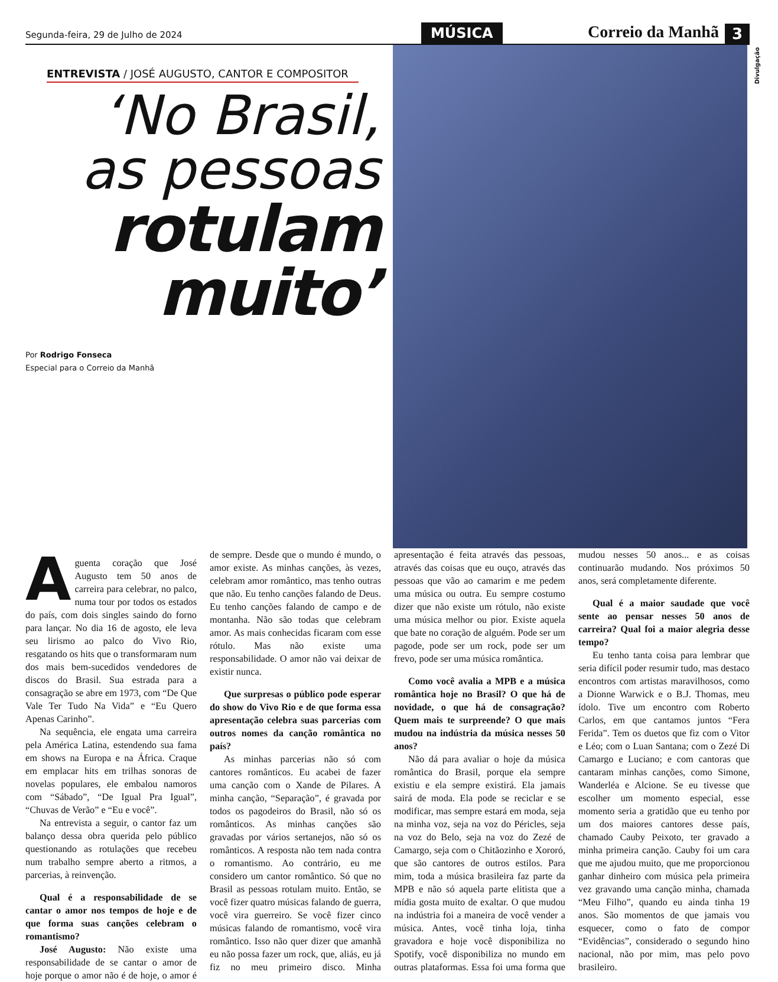Segunda-feira, 29 de Julho de 2024 MÚSICA Correio da Manhã 3
ENTREVISTA / JOSÉ AUGUSTO, CANTOR E COMPOSITOR
‘No Brasil,
as pessoas
rotulam
muito’
Por Rodrigo Fonseca
Especial para o Correio da Manhã
Divulgação
Aguenta coração que José Augusto tem 50 anos de carreira para celebrar, no palco, numa tour por todos os estados do país, com dois singles saindo do forno para lançar. No dia 16 de agosto, ele leva seu lirismo ao palco do Vivo Rio, resgatando os hits que o transformaram num dos mais bem-sucedidos vendedores de discos do Brasil. Sua estrada para a consagração se abre em 1973, com “De Que Vale Ter Tudo Na Vida” e “Eu Quero Apenas Carinho”.
Na sequência, ele engata uma carreira pela América Latina, estendendo sua fama em shows na Europa e na África. Craque em emplacar hits em trilhas sonoras de novelas populares, ele embalou namoros com “Sábado”, “De Igual Pra Igual”, “Chuvas de Verão” e “Eu e você”.
Na entrevista a seguir, o cantor faz um balanço dessa obra querida pelo público questionando as rotulações que recebeu num trabalho sempre aberto a ritmos, a parcerias, à reinvenção.
Qual é a responsabilidade de se cantar o amor nos tempos de hoje e de que forma suas canções celebram o romantismo?
José Augusto: Não existe uma responsabilidade de se cantar o amor de hoje porque o amor não é de hoje, o amor é de sempre. Desde que o mundo é mundo, o amor existe. As minhas canções, às vezes, celebram amor romântico, mas tenho outras que não. Eu tenho canções falando de Deus. Eu tenho canções falando de campo e de montanha. Não são todas que celebram amor. As mais conhecidas ficaram com esse rótulo. Mas não existe uma responsabilidade. O amor não vai deixar de existir nunca.
Que surpresas o público pode esperar do show do Vivo Rio e de que forma essa apresentação celebra suas parcerias com outros nomes da canção romântica no país?
As minhas parcerias não só com cantores românticos. Eu acabei de fazer uma canção com o Xande de Pilares. A minha canção, “Separação”, é gravada por todos os pagodeiros do Brasil, não só os românticos. As minhas canções são gravadas por vários sertanejos, não só os românticos. A resposta não tem nada contra o romantismo. Ao contrário, eu me considero um cantor romântico. Só que no Brasil as pessoas rotulam muito. Então, se você fizer quatro músicas falando de guerra, você vira guerreiro. Se você fizer cinco músicas falando de romantismo, você vira romântico. Isso não quer dizer que amanhã eu não possa fazer um rock, que, aliás, eu já fiz no meu primeiro disco. Minha apresentação é feita através das pessoas, através das coisas que eu ouço, através das pessoas que vão ao camarim e me pedem uma música ou outra. Eu sempre costumo dizer que não existe um rótulo, não existe uma música melhor ou pior. Existe aquela que bate no coração de alguém. Pode ser um pagode, pode ser um rock, pode ser um frevo, pode ser uma música romântica.
Como você avalia a MPB e a música romântica hoje no Brasil? O que há de novidade, o que há de consagração? Quem mais te surpreende? O que mais mudou na indústria da música nesses 50 anos?
Não dá para avaliar o hoje da música romântica do Brasil, porque ela sempre existiu e ela sempre existirá. Ela jamais sairá de moda. Ela pode se reciclar e se modificar, mas sempre estará em moda, seja na minha voz, seja na voz do Péricles, seja na voz do Belo, seja na voz do Zezé de Camargo, seja com o Chitãozinho e Xororó, que são cantores de outros estilos. Para mim, toda a música brasileira faz parte da MPB e não só aquela parte elitista que a mídia gosta muito de exaltar. O que mudou na indústria foi a maneira de você vender a música. Antes, você tinha loja, tinha gravadora e hoje você disponibiliza no Spotify, você disponibiliza no mundo em outras plataformas. Essa foi uma forma que mudou nesses 50 anos... e as coisas continuarão mudando. Nos próximos 50 anos, será completamente diferente.
Qual é a maior saudade que você sente ao pensar nesses 50 anos de carreira? Qual foi a maior alegria desse tempo?
Eu tenho tanta coisa para lembrar que seria difícil poder resumir tudo, mas destaco encontros com artistas maravilhosos, como a Dionne Warwick e o B.J. Thomas, meu ídolo. Tive um encontro com Roberto Carlos, em que cantamos juntos “Fera Ferida”. Tem os duetos que fiz com o Vitor e Léo; com o Luan Santana; com o Zezé Di Camargo e Luciano; e com cantoras que cantaram minhas canções, como Simone, Wanderléa e Alcione. Se eu tivesse que escolher um momento especial, esse momento seria a gratidão que eu tenho por um dos maiores cantores desse país, chamado Cauby Peixoto, ter gravado a minha primeira canção. Cauby foi um cara que me ajudou muito, que me proporcionou ganhar dinheiro com música pela primeira vez gravando uma canção minha, chamada “Meu Filho”, quando eu ainda tinha 19 anos. São momentos de que jamais vou esquecer, como o fato de compor “Evidências”, considerado o segundo hino nacional, não por mim, mas pelo povo brasileiro.